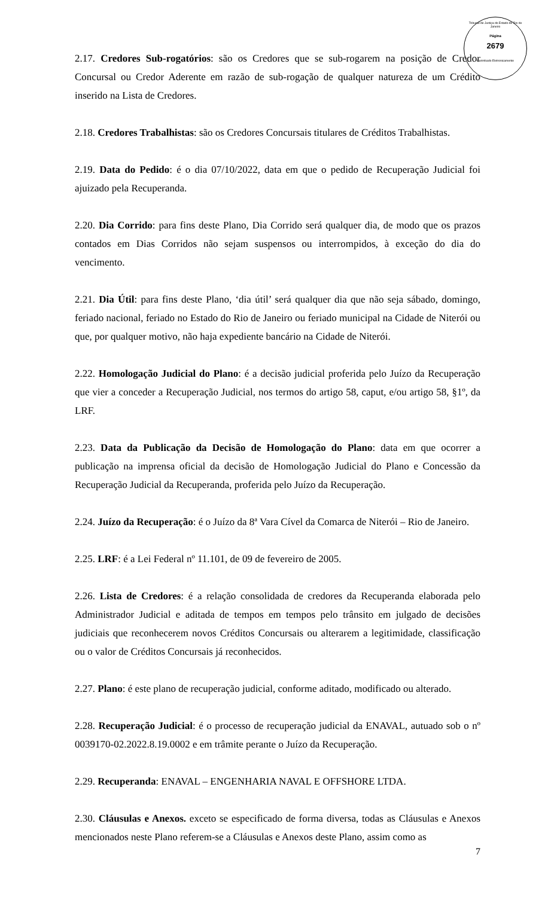Tribunal de Justiça do Estado do Rio de Janeiro
Página
2679
Carimbado Eletronicamente
2.17. Credores Sub-rogatórios: são os Credores que se sub-rogarem na posição de Credor Concursal ou Credor Aderente em razão de sub-rogação de qualquer natureza de um Crédito inserido na Lista de Credores.
2.18. Credores Trabalhistas: são os Credores Concursais titulares de Créditos Trabalhistas.
2.19. Data do Pedido: é o dia 07/10/2022, data em que o pedido de Recuperação Judicial foi ajuizado pela Recuperanda.
2.20. Dia Corrido: para fins deste Plano, Dia Corrido será qualquer dia, de modo que os prazos contados em Dias Corridos não sejam suspensos ou interrompidos, à exceção do dia do vencimento.
2.21. Dia Útil: para fins deste Plano, ‘dia útil’ será qualquer dia que não seja sábado, domingo, feriado nacional, feriado no Estado do Rio de Janeiro ou feriado municipal na Cidade de Niterói ou que, por qualquer motivo, não haja expediente bancário na Cidade de Niterói.
2.22. Homologação Judicial do Plano: é a decisão judicial proferida pelo Juízo da Recuperação que vier a conceder a Recuperação Judicial, nos termos do artigo 58, caput, e/ou artigo 58, §1º, da LRF.
2.23. Data da Publicação da Decisão de Homologação do Plano: data em que ocorrer a publicação na imprensa oficial da decisão de Homologação Judicial do Plano e Concessão da Recuperação Judicial da Recuperanda, proferida pelo Juízo da Recuperação.
2.24. Juízo da Recuperação: é o Juízo da 8ª Vara Cível da Comarca de Niterói – Rio de Janeiro.
2.25. LRF: é a Lei Federal nº 11.101, de 09 de fevereiro de 2005.
2.26. Lista de Credores: é a relação consolidada de credores da Recuperanda elaborada pelo Administrador Judicial e aditada de tempos em tempos pelo trânsito em julgado de decisões judiciais que reconhecerem novos Créditos Concursais ou alterarem a legitimidade, classificação ou o valor de Créditos Concursais já reconhecidos.
2.27. Plano: é este plano de recuperação judicial, conforme aditado, modificado ou alterado.
2.28. Recuperação Judicial: é o processo de recuperação judicial da ENAVAL, autuado sob o nº 0039170-02.2022.8.19.0002 e em trâmite perante o Juízo da Recuperação.
2.29. Recuperanda: ENAVAL – ENGENHARIA NAVAL E OFFSHORE LTDA.
2.30. Cláusulas e Anexos. exceto se especificado de forma diversa, todas as Cláusulas e Anexos mencionados neste Plano referem-se a Cláusulas e Anexos deste Plano, assim como as
7